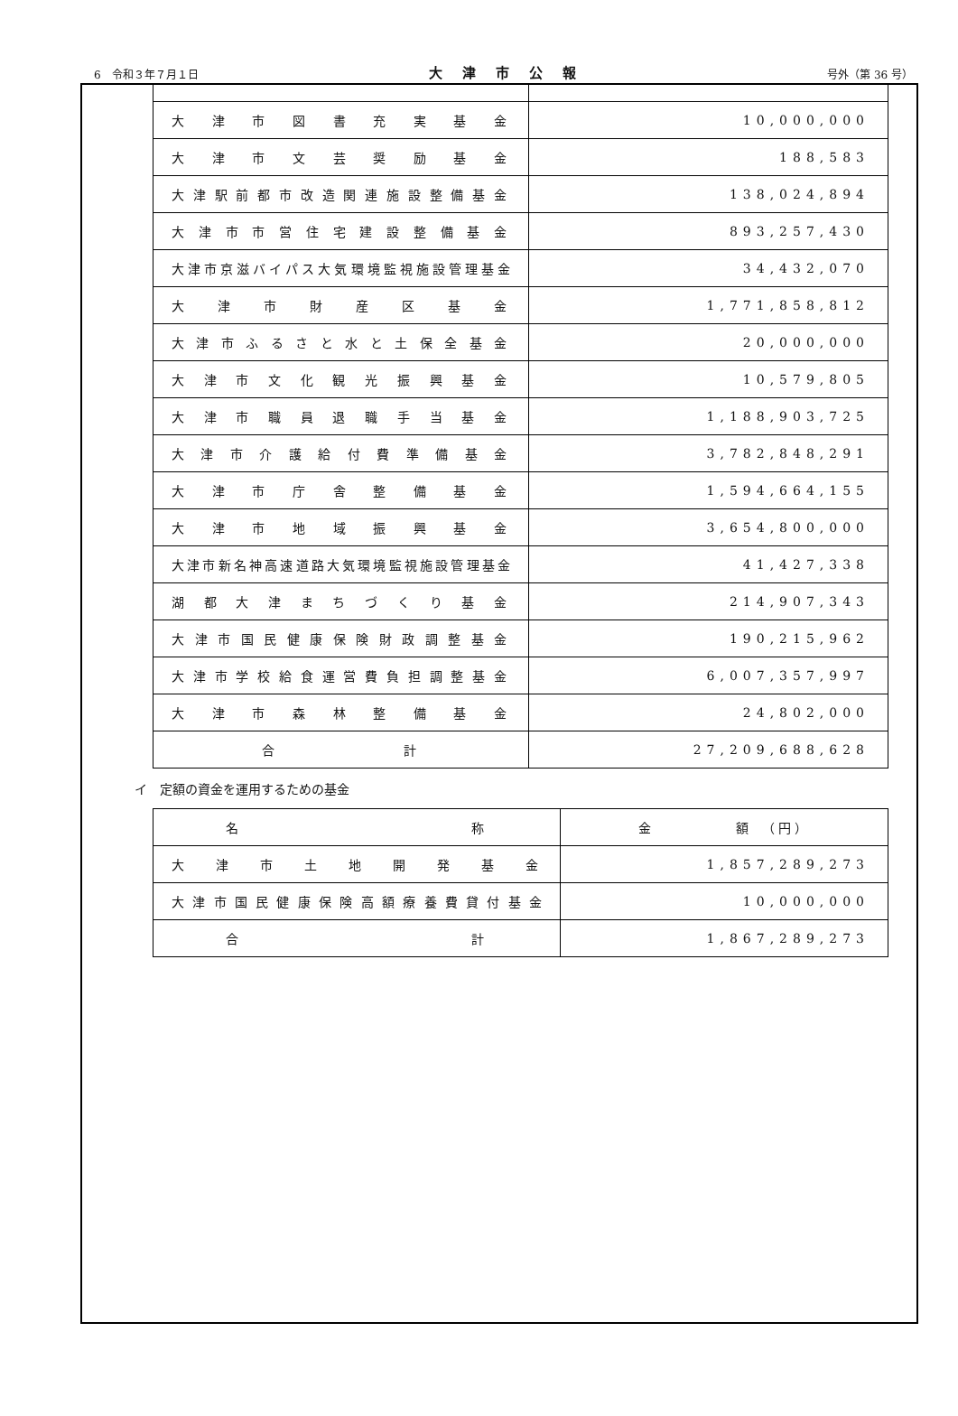6　令和３年７月１日 大津市公報 号外（第 36 号）
| 大津市図書充実基金 | 10,000,000 |
| 大津市文芸奨励基金 | 188,583 |
| 大津駅前都市改造関連施設整備基金 | 138,024,894 |
| 大津市市営住宅建設整備基金 | 893,257,430 |
| 大津市京滋バイパス大気環境監視施設管理基金 | 34,432,070 |
| 大津市財産区基金 | 1,771,858,812 |
| 大津市ふるさと水と土保全基金 | 20,000,000 |
| 大津市文化観光振興基金 | 10,579,805 |
| 大津市職員退職手当基金 | 1,188,903,725 |
| 大津市介護給付費準備基金 | 3,782,848,291 |
| 大津市庁舎整備基金 | 1,594,664,155 |
| 大津市地域振興基金 | 3,654,800,000 |
| 大津市新名神高速道路大気環境監視施設管理基金 | 41,427,338 |
| 湖都大津まちづくり基金 | 214,907,343 |
| 大津市国民健康保険財政調整基金 | 190,215,962 |
| 大津市学校給食運営費負担調整基金 | 6,007,357,997 |
| 大津市森林整備基金 | 24,802,000 |
| 合計 | 27,209,688,628 |
イ　定額の資金を運用するための基金
| 名称 | 金 額 （円） |
| 大津市土地開発基金 | 1,857,289,273 |
| 大津市国民健康保険高額療養費貸付基金 | 10,000,000 |
| 合計 | 1,867,289,273 |